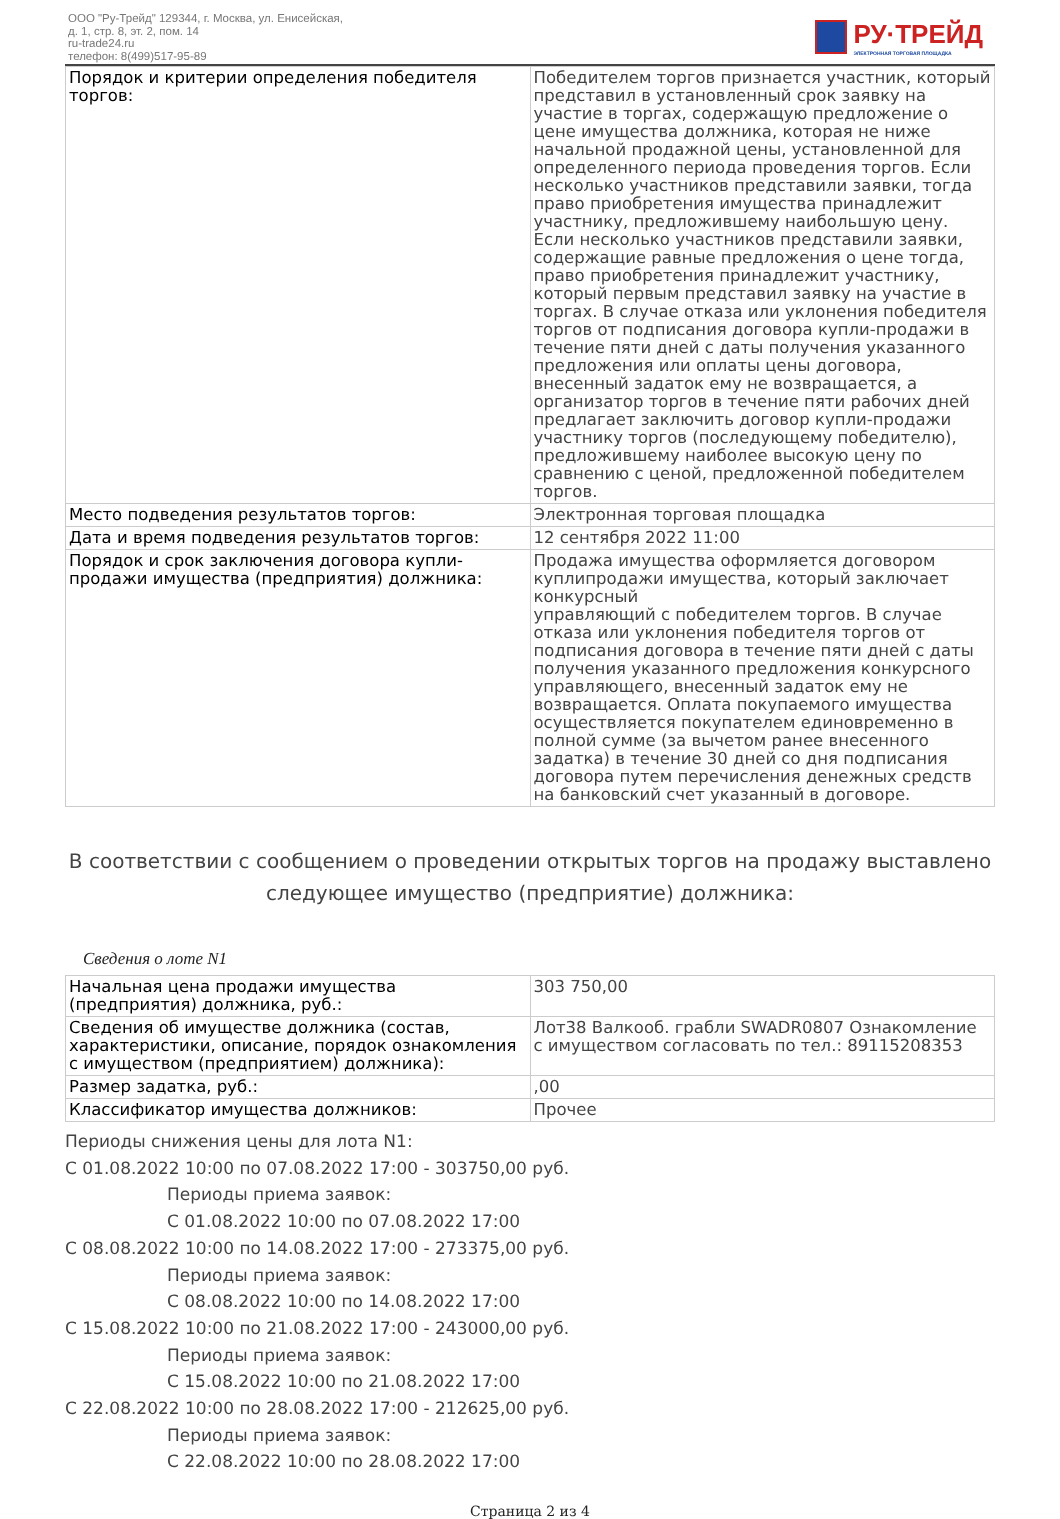ООО "Ру-Трейд" 129344, г. Москва, ул. Енисейская,
д. 1, стр. 8, эт. 2, пом. 14
ru-trade24.ru
телефон: 8(499)517-95-89
РУ·ТРЕЙД
ЭЛЕКТРОННАЯ ТОРГОВАЯ ПЛОЩАДКА
| Порядок и критерии определения победителя торгов: | Победителем торгов признается участник, который представил в установленный срок заявку на участие в торгах, содержащую предложение о цене имущества должника, которая не ниже начальной продажной цены, установленной для определенного периода проведения торгов. Если несколько участников представили заявки, тогда право приобретения имущества принадлежит участнику, предложившему наибольшую цену. Если несколько участников представили заявки, содержащие равные предложения о цене тогда, право приобретения принадлежит участнику, который первым представил заявку на участие в торгах. В случае отказа или уклонения победителя торгов от подписания договора купли-продажи в течение пяти дней с даты получения указанного предложения или оплаты цены договора, внесенный задаток ему не возвращается, а организатор торгов в течение пяти рабочих дней предлагает заключить договор купли-продажи участнику торгов (последующему победителю), предложившему наиболее высокую цену по сравнению с ценой, предложенной победителем торгов. |
| Место подведения результатов торгов: | Электронная торговая площадка |
| Дата и время подведения результатов торгов: | 12 сентября 2022 11:00 |
| Порядок и срок заключения договора купли-продажи имущества (предприятия) должника: | Продажа имущества оформляется договором куплипродажи имущества, который заключает конкурсный управляющий с победителем торгов. В случае отказа или уклонения победителя торгов от подписания договора в течение пяти дней с даты получения указанного предложения конкурсного управляющего, внесенный задаток ему не возвращается. Оплата покупаемого имущества осуществляется покупателем единовременно в полной сумме (за вычетом ранее внесенного задатка) в течение 30 дней со дня подписания договора путем перечисления денежных средств на банковский счет указанный в договоре. |
В соответствии с сообщением о проведении открытых торгов на продажу выставлено следующее имущество (предприятие) должника:
Сведения о лоте N1
| Начальная цена продажи имущества (предприятия) должника, руб.: | 303 750,00 |
| Сведения об имуществе должника (состав, характеристики, описание, порядок ознакомления с имуществом (предприятием) должника): | Лот38 Валкооб. грабли SWADR0807 Ознакомление с имуществом согласовать по тел.: 89115208353 |
| Размер задатка, руб.: | ,00 |
| Классификатор имущества должников: | Прочее |
Периоды снижения цены для лота N1:
С 01.08.2022 10:00 по 07.08.2022 17:00 - 303750,00 руб.
Периоды приема заявок:
С 01.08.2022 10:00 по 07.08.2022 17:00
С 08.08.2022 10:00 по 14.08.2022 17:00 - 273375,00 руб.
Периоды приема заявок:
С 08.08.2022 10:00 по 14.08.2022 17:00
С 15.08.2022 10:00 по 21.08.2022 17:00 - 243000,00 руб.
Периоды приема заявок:
С 15.08.2022 10:00 по 21.08.2022 17:00
С 22.08.2022 10:00 по 28.08.2022 17:00 - 212625,00 руб.
Периоды приема заявок:
С 22.08.2022 10:00 по 28.08.2022 17:00
Страница 2 из 4